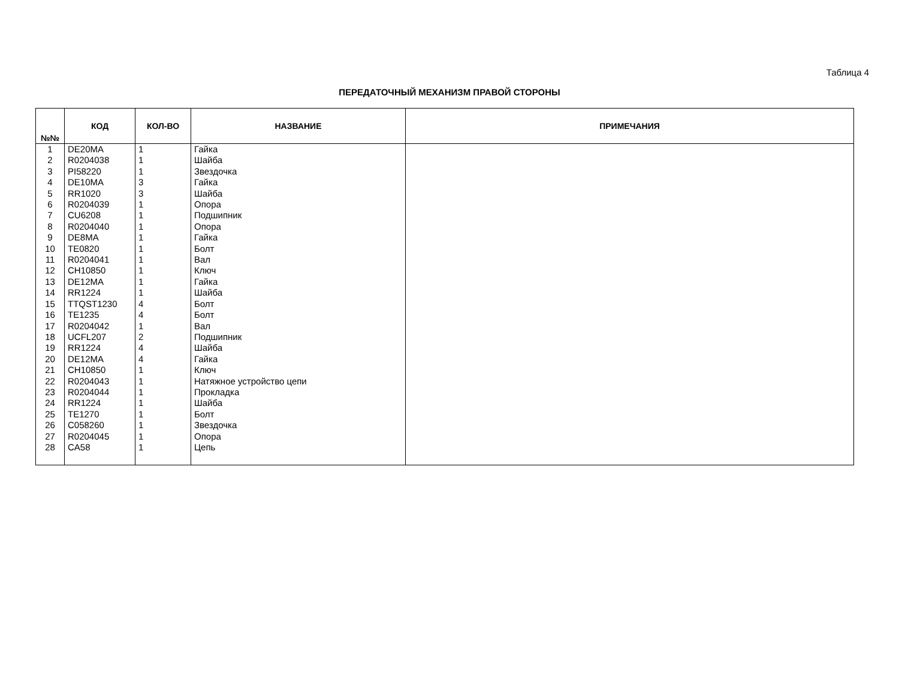Таблица 4
ПЕРЕДАТОЧНЫЙ МЕХАНИЗМ ПРАВОЙ СТОРОНЫ
| №№ | КОД | КОЛ-ВО | НАЗВАНИЕ | ПРИМЕЧАНИЯ |
| --- | --- | --- | --- | --- |
| 1 | DE20MA | 1 | Гайка | |
| 2 | R0204038 | 1 | Шайба | |
| 3 | PI58220 | 1 | Звездочка | |
| 4 | DE10MA | 3 | Гайка | |
| 5 | RR1020 | 3 | Шайба | |
| 6 | R0204039 | 1 | Опора | |
| 7 | CU6208 | 1 | Подшипник | |
| 8 | R0204040 | 1 | Опора | |
| 9 | DE8MA | 1 | Гайка | |
| 10 | TE0820 | 1 | Болт | |
| 11 | R0204041 | 1 | Вал | |
| 12 | CH10850 | 1 | Ключ | |
| 13 | DE12MA | 1 | Гайка | |
| 14 | RR1224 | 1 | Шайба | |
| 15 | TTQST1230 | 4 | Болт | |
| 16 | TE1235 | 4 | Болт | |
| 17 | R0204042 | 1 | Вал | |
| 18 | UCFL207 | 2 | Подшипник | |
| 19 | RR1224 | 4 | Шайба | |
| 20 | DE12MA | 4 | Гайка | |
| 21 | CH10850 | 1 | Ключ | |
| 22 | R0204043 | 1 | Натяжное устройство цепи | |
| 23 | R0204044 | 1 | Прокладка | |
| 24 | RR1224 | 1 | Шайба | |
| 25 | TE1270 | 1 | Болт | |
| 26 | C058260 | 1 | Звездочка | |
| 27 | R0204045 | 1 | Опора | |
| 28 | CA58 | 1 | Цепь | |